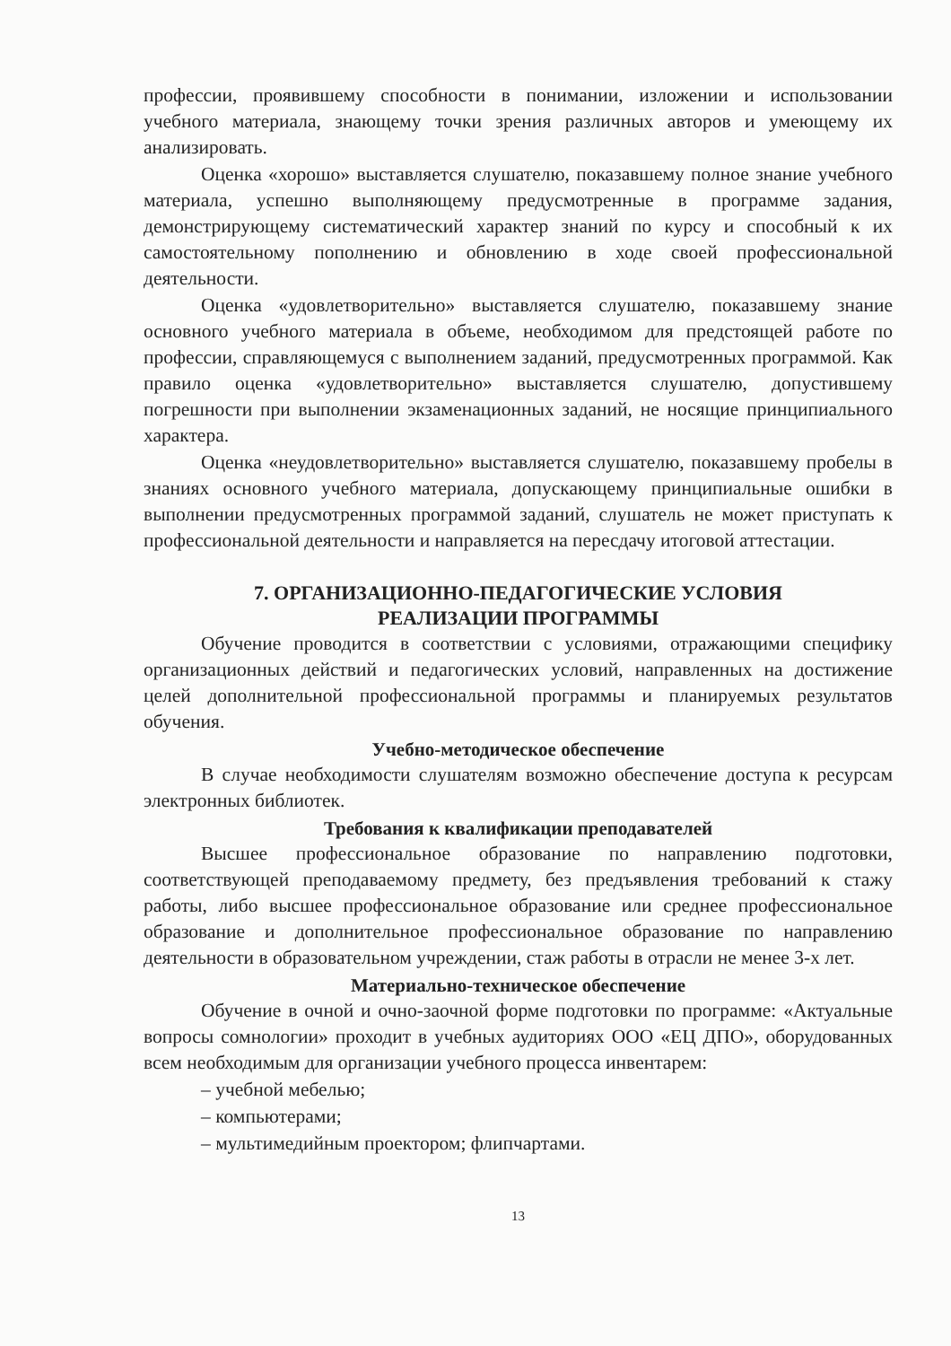профессии, проявившему способности в понимании, изложении и использовании учебного материала, знающему точки зрения различных авторов и умеющему их анализировать.
Оценка «хорошо» выставляется слушателю, показавшему полное знание учебного материала, успешно выполняющему предусмотренные в программе задания, демонстрирующему систематический характер знаний по курсу и способный к их самостоятельному пополнению и обновлению в ходе своей профессиональной деятельности.
Оценка «удовлетворительно» выставляется слушателю, показавшему знание основного учебного материала в объеме, необходимом для предстоящей работе по профессии, справляющемуся с выполнением заданий, предусмотренных программой. Как правило оценка «удовлетворительно» выставляется слушателю, допустившему погрешности при выполнении экзаменационных заданий, не носящие принципиального характера.
Оценка «неудовлетворительно» выставляется слушателю, показавшему пробелы в знаниях основного учебного материала, допускающему принципиальные ошибки в выполнении предусмотренных программой заданий, слушатель не может приступать к профессиональной деятельности и направляется на пересдачу итоговой аттестации.
7. ОРГАНИЗАЦИОННО-ПЕДАГОГИЧЕСКИЕ УСЛОВИЯ
РЕАЛИЗАЦИИ ПРОГРАММЫ
Обучение проводится в соответствии с условиями, отражающими специфику организационных действий и педагогических условий, направленных на достижение целей дополнительной профессиональной программы и планируемых результатов обучения.
Учебно-методическое обеспечение
В случае необходимости слушателям возможно обеспечение доступа к ресурсам электронных библиотек.
Требования к квалификации преподавателей
Высшее профессиональное образование по направлению подготовки, соответствующей преподаваемому предмету, без предъявления требований к стажу работы, либо высшее профессиональное образование или среднее профессиональное образование и дополнительное профессиональное образование по направлению деятельности в образовательном учреждении, стаж работы в отрасли не менее 3-х лет.
Материально-техническое обеспечение
Обучение в очной и очно-заочной форме подготовки по программе: «Актуальные вопросы сомнологии» проходит в учебных аудиториях ООО «ЕЦ ДПО», оборудованных всем необходимым для организации учебного процесса инвентарем:
– учебной мебелью;
– компьютерами;
– мультимедийным проектором; флипчартами.
13